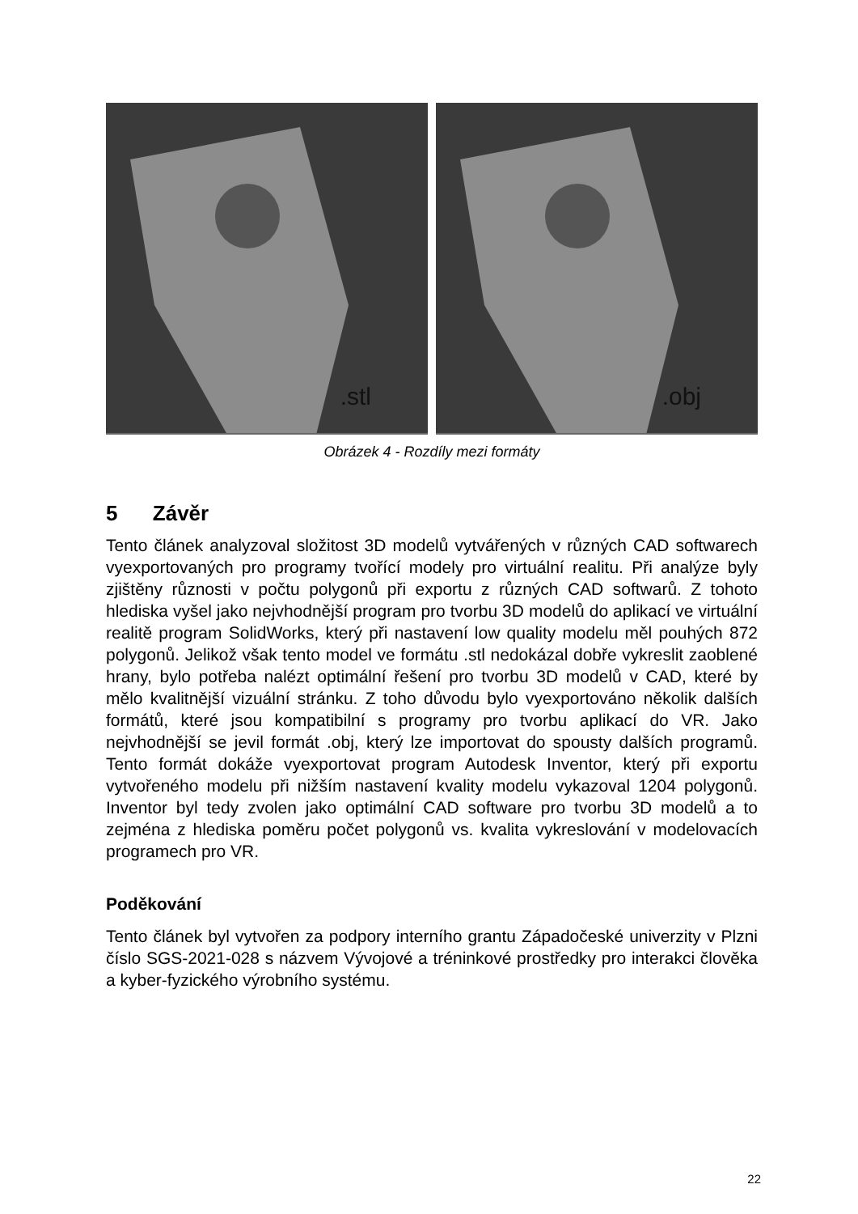.stl
.obj
Obrázek 4 - Rozdíly mezi formáty
5 Závěr
Tento článek analyzoval složitost 3D modelů vytvářených v různých CAD softwarech vyexportovaných pro programy tvořící modely pro virtuální realitu. Při analýze byly zjištěny různosti v počtu polygonů při exportu z různých CAD softwarů. Z tohoto hlediska vyšel jako nejvhodnější program pro tvorbu 3D modelů do aplikací ve virtuální realitě program SolidWorks, který při nastavení low quality modelu měl pouhých 872 polygonů. Jelikož však tento model ve formátu .stl nedokázal dobře vykreslit zaoblené hrany, bylo potřeba nalézt optimální řešení pro tvorbu 3D modelů v CAD, které by mělo kvalitnější vizuální stránku. Z toho důvodu bylo vyexportováno několik dalších formátů, které jsou kompatibilní s programy pro tvorbu aplikací do VR. Jako nejvhodnější se jevil formát .obj, který lze importovat do spousty dalších programů. Tento formát dokáže vyexportovat program Autodesk Inventor, který při exportu vytvořeného modelu při nižším nastavení kvality modelu vykazoval 1204 polygonů. Inventor byl tedy zvolen jako optimální CAD software pro tvorbu 3D modelů a to zejména z hlediska poměru počet polygonů vs. kvalita vykreslování v modelovacích programech pro VR.
Poděkování
Tento článek byl vytvořen za podpory interního grantu Západočeské univerzity v Plzni číslo SGS-2021-028 s názvem Vývojové a tréninkové prostředky pro interakci člověka a kyber-fyzického výrobního systému.
22